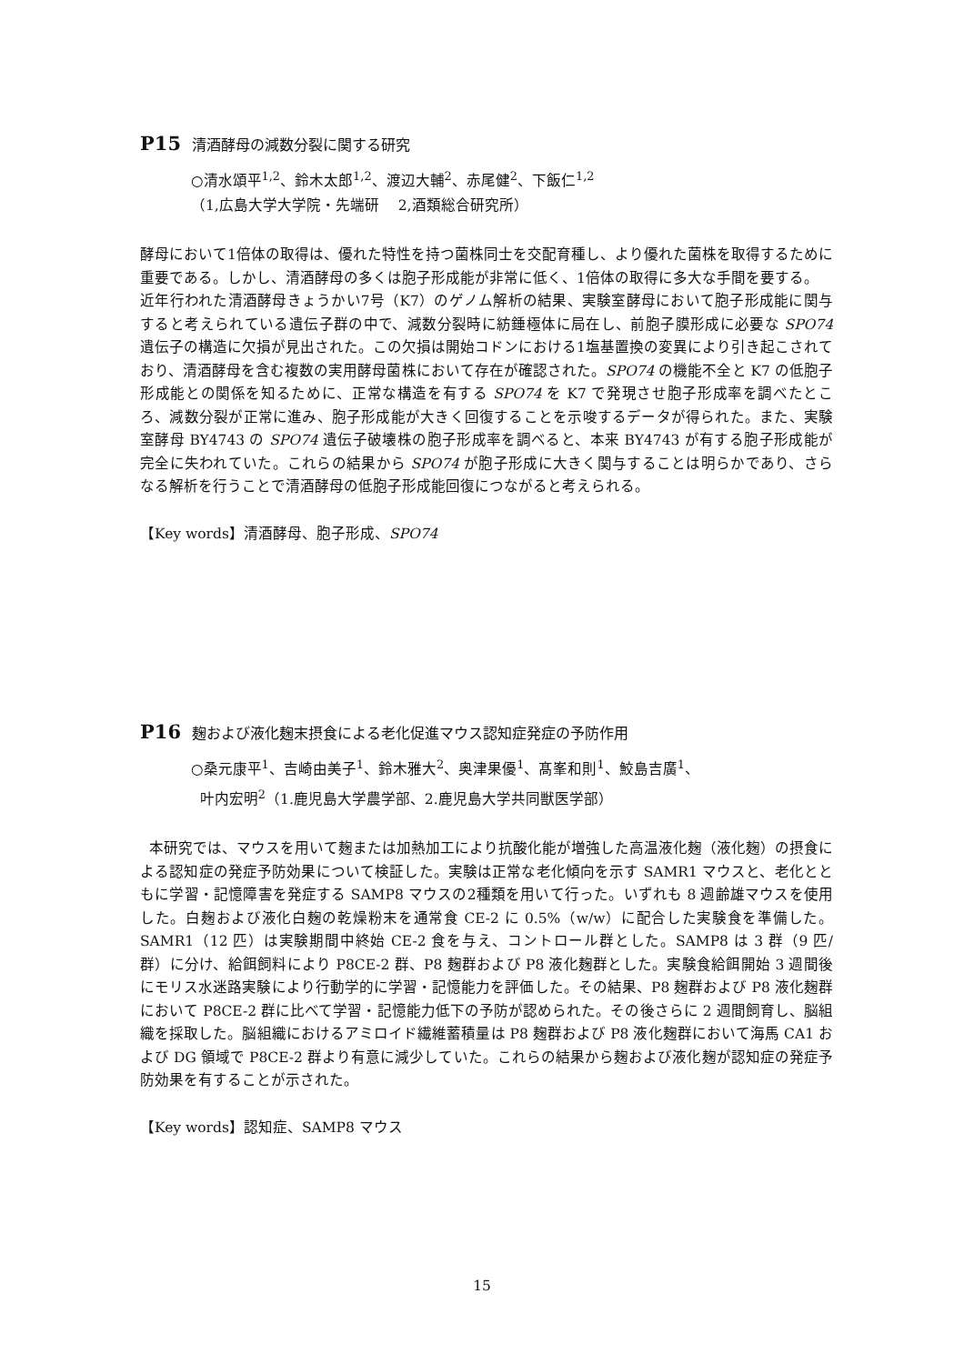P15 清酒酵母の減数分裂に関する研究
○清水頌平<sup>1,2</sup>、鈴木太郎<sup>1,2</sup>、渡辺大輔<sup>2</sup>、赤尾健<sup>2</sup>、下飯仁<sup>1,2</sup>
（1,広島大学大学院・先端研　 2,酒類総合研究所）
酵母において1倍体の取得は、優れた特性を持つ菌株同士を交配育種し、より優れた菌株を取得するために重要である。しかし、清酒酵母の多くは胞子形成能が非常に低く、1倍体の取得に多大な手間を要する。
近年行われた清酒酵母きょうかい7号（K7）のゲノム解析の結果、実験室酵母において胞子形成能に関与すると考えられている遺伝子群の中で、減数分裂時に紡錘極体に局在し、前胞子膜形成に必要な SPO74 遺伝子の構造に欠損が見出された。この欠損は開始コドンにおける1塩基置換の変異により引き起こされており、清酒酵母を含む複数の実用酵母菌株において存在が確認された。SPO74 の機能不全と K7 の低胞子形成能との関係を知るために、正常な構造を有する SPO74 を K7 で発現させ胞子形成率を調べたところ、減数分裂が正常に進み、胞子形成能が大きく回復することを示唆するデータが得られた。また、実験室酵母 BY4743 の SPO74 遺伝子破壊株の胞子形成率を調べると、本来 BY4743 が有する胞子形成能が完全に失われていた。これらの結果から SPO74 が胞子形成に大きく関与することは明らかであり、さらなる解析を行うことで清酒酵母の低胞子形成能回復につながると考えられる。
【Key words】清酒酵母、胞子形成、SPO74
P16 麹および液化麹末摂食による老化促進マウス認知症発症の予防作用
○桑元康平<sup>1</sup>、吉崎由美子<sup>1</sup>、鈴木雅大<sup>2</sup>、奥津果優<sup>1</sup>、髙峯和則<sup>1</sup>、鮫島吉廣<sup>1</sup>、
叶内宏明<sup>2</sup>（1.鹿児島大学農学部、2.鹿児島大学共同獣医学部）
本研究では、マウスを用いて麹または加熱加工により抗酸化能が増強した高温液化麹（液化麹）の摂食による認知症の発症予防効果について検証した。実験は正常な老化傾向を示す SAMR1 マウスと、老化とともに学習・記憶障害を発症する SAMP8 マウスの2種類を用いて行った。いずれも 8 週齢雄マウスを使用した。白麹および液化白麹の乾燥粉末を通常食 CE-2 に 0.5%（w/w）に配合した実験食を準備した。SAMR1（12 匹）は実験期間中終始 CE-2 食を与え、コントロール群とした。SAMP8 は 3 群（9 匹/群）に分け、給餌飼料により P8CE-2 群、P8 麹群および P8 液化麹群とした。実験食給餌開始 3 週間後にモリス水迷路実験により行動学的に学習・記憶能力を評価した。その結果、P8 麹群および P8 液化麹群において P8CE-2 群に比べて学習・記憶能力低下の予防が認められた。その後さらに 2 週間飼育し、脳組織を採取した。脳組織におけるアミロイド繊維蓄積量は P8 麹群および P8 液化麹群において海馬 CA1 および DG 領域で P8CE-2 群より有意に減少していた。これらの結果から麹および液化麹が認知症の発症予防効果を有することが示された。
【Key words】認知症、SAMP8 マウス
15